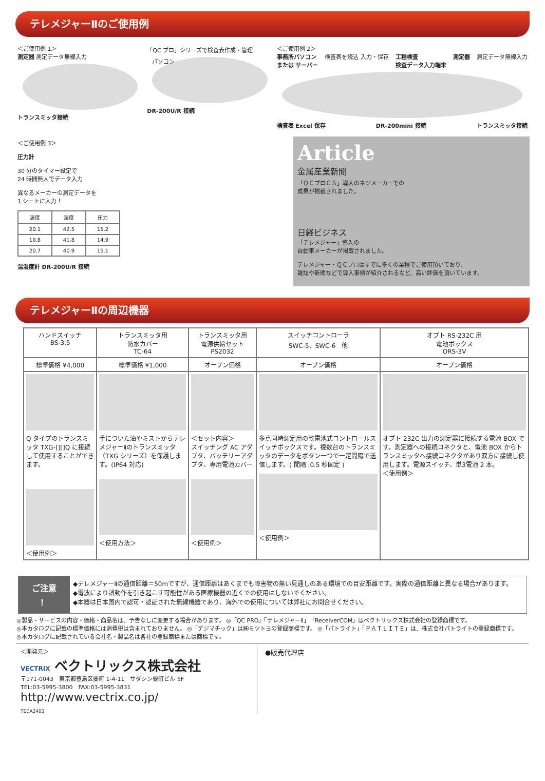テレメジャーⅡのご使用例
＜ご使用例 1＞
測定器 測定データ無線入力
トランスミッタ接続
「QC プロ」シリーズで検査表作成・管理
パソコン
DR-200U/R 接続
＜ご使用例 2＞
事務所パソコン
または サーバー 検査表を読込 入力・保存 工程検査
検査データ入力端末 測定器 測定データ無線入力
検査表 Excel 保存 DR-200mini 接続 トランスミッタ接続
＜ご使用例 3＞
圧力計
30 分のタイマー設定で
24 時間無人でデータ入力
異なるメーカーの測定データを
1 シートに入力！
| 温度 | 湿度 | 圧力 |
| 20.1 | 42.5 | 15.2 |
| 19.8 | 41.8 | 14.9 |
| 20.7 | 40.9 | 15.1 |
温湿度計 DR-200U/R 接続
Article
金属産業新聞
「ＱＣプロＣＳ」導入のネジメーカーでの
成果が掲載されました。
日経ビジネス
「テレメジャー」導入の
自動車メーカーが掲載されました。
テレメジャー・ＱＣプロはすでに多くの業種でご使用頂いており、
雑誌や新聞などで導入事例が紹介されるなど、高い評価を頂いています。
テレメジャーⅡの周辺機器
| ハンドスイッチ BS-3.5 | トランスミッタ用 防水カバー TC-64 | トランスミッタ用 電源供給セット PS2032 | スイッチコントローラ SWC-5、SWC-6 他 | オプト RS-232C 用 電池ボックス ORS-3V |
| --- | --- | --- | --- | --- |
| 標準価格 ¥4,000 | 標準価格 ¥1,000 | オープン価格 | オープン価格 | オープン価格 |
| Q タイプのトランスミッタ TXG-[][]Q に接続して使用することができます。 ＜使用例＞ | 手についた油やミストからテレメジャーⅡのトランスミッタ（TXG シリーズ）を保護します。(IP64 対応) ＜使用方法＞ | ＜セット内容＞ スイッチング AC アダプタ、バッテリーアダプタ、専用電池カバー ＜使用例＞ | 多点同時測定用の乾電池式コントロールスイッチボックスです。複数台のトランスミッタのデータをボタン一つで一定間隔で送信します。( 間隔 :0.5 秒固定 ) ＜使用例＞ | オプト 232C 出力の測定器に接続する電池 BOX です。測定器への接続コネクタと、電池 BOX からトランスミッタへ接続コネクタがあり双方に接続し使用します。電源スイッチ、単3電池 2 本。 ＜使用例＞ |
ご注意
！
◆テレメジャーⅡの通信距離＝50mですが、通信距離はあくまでも障害物の無い見通しのある環境での目安距離です。実際の通信距離と異なる場合があります。
◆電波により誤動作を引き起こす可能性がある医療機器の近くでの使用はしないでください。
◆本器は日本国内で認可・認証された無線機器であり、海外での使用については弊社にお問合せください。
◎製品・サービスの内容・価格・商品名は、予告なしに変更する場合があります。 ◎「QC PRO」「テレメジャーⅡ」「ReceiverCOM」はベクトリックス株式会社の登録商標です。
◎本カタログに記載の標準価格には消費税は含まれておりません。 ◎「デジマチック」は㈱ミツトヨの登録商標です。 ◎「パトライト」「ＰＡＴＬＩＴＥ」は、株式会社パトライトの登録商標です。
◎本カタログに記載されている会社名・製品名は各社の登録商標または商標です。
＜開発元＞
VECTRIX ベクトリックス株式会社
〒171-0043　東京都豊島区要町 1-4-11　サダシン要町ビル 5F
TEL:03-5995-3800　FAX:03-5995-3831
http://www.vectrix.co.jp/
TECA2403
●販売代理店